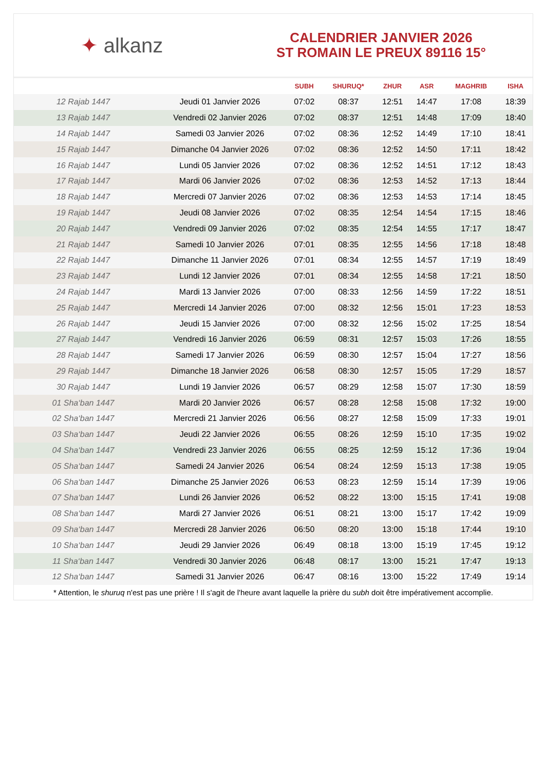✦ alkanz
CALENDRIER JANVIER 2026
ST ROMAIN LE PREUX 89116 15°
| | | SUBH | SHURUQ* | ZHUR | ASR | MAGHRIB | ISHA |
| --- | --- | --- | --- | --- | --- | --- | --- |
| 12 Rajab 1447 | Jeudi 01 Janvier 2026 | 07:02 | 08:37 | 12:51 | 14:47 | 17:08 | 18:39 |
| 13 Rajab 1447 | Vendredi 02 Janvier 2026 | 07:02 | 08:37 | 12:51 | 14:48 | 17:09 | 18:40 |
| 14 Rajab 1447 | Samedi 03 Janvier 2026 | 07:02 | 08:36 | 12:52 | 14:49 | 17:10 | 18:41 |
| 15 Rajab 1447 | Dimanche 04 Janvier 2026 | 07:02 | 08:36 | 12:52 | 14:50 | 17:11 | 18:42 |
| 16 Rajab 1447 | Lundi 05 Janvier 2026 | 07:02 | 08:36 | 12:52 | 14:51 | 17:12 | 18:43 |
| 17 Rajab 1447 | Mardi 06 Janvier 2026 | 07:02 | 08:36 | 12:53 | 14:52 | 17:13 | 18:44 |
| 18 Rajab 1447 | Mercredi 07 Janvier 2026 | 07:02 | 08:36 | 12:53 | 14:53 | 17:14 | 18:45 |
| 19 Rajab 1447 | Jeudi 08 Janvier 2026 | 07:02 | 08:35 | 12:54 | 14:54 | 17:15 | 18:46 |
| 20 Rajab 1447 | Vendredi 09 Janvier 2026 | 07:02 | 08:35 | 12:54 | 14:55 | 17:17 | 18:47 |
| 21 Rajab 1447 | Samedi 10 Janvier 2026 | 07:01 | 08:35 | 12:55 | 14:56 | 17:18 | 18:48 |
| 22 Rajab 1447 | Dimanche 11 Janvier 2026 | 07:01 | 08:34 | 12:55 | 14:57 | 17:19 | 18:49 |
| 23 Rajab 1447 | Lundi 12 Janvier 2026 | 07:01 | 08:34 | 12:55 | 14:58 | 17:21 | 18:50 |
| 24 Rajab 1447 | Mardi 13 Janvier 2026 | 07:00 | 08:33 | 12:56 | 14:59 | 17:22 | 18:51 |
| 25 Rajab 1447 | Mercredi 14 Janvier 2026 | 07:00 | 08:32 | 12:56 | 15:01 | 17:23 | 18:53 |
| 26 Rajab 1447 | Jeudi 15 Janvier 2026 | 07:00 | 08:32 | 12:56 | 15:02 | 17:25 | 18:54 |
| 27 Rajab 1447 | Vendredi 16 Janvier 2026 | 06:59 | 08:31 | 12:57 | 15:03 | 17:26 | 18:55 |
| 28 Rajab 1447 | Samedi 17 Janvier 2026 | 06:59 | 08:30 | 12:57 | 15:04 | 17:27 | 18:56 |
| 29 Rajab 1447 | Dimanche 18 Janvier 2026 | 06:58 | 08:30 | 12:57 | 15:05 | 17:29 | 18:57 |
| 30 Rajab 1447 | Lundi 19 Janvier 2026 | 06:57 | 08:29 | 12:58 | 15:07 | 17:30 | 18:59 |
| 01 Sha‘ban 1447 | Mardi 20 Janvier 2026 | 06:57 | 08:28 | 12:58 | 15:08 | 17:32 | 19:00 |
| 02 Sha‘ban 1447 | Mercredi 21 Janvier 2026 | 06:56 | 08:27 | 12:58 | 15:09 | 17:33 | 19:01 |
| 03 Sha‘ban 1447 | Jeudi 22 Janvier 2026 | 06:55 | 08:26 | 12:59 | 15:10 | 17:35 | 19:02 |
| 04 Sha‘ban 1447 | Vendredi 23 Janvier 2026 | 06:55 | 08:25 | 12:59 | 15:12 | 17:36 | 19:04 |
| 05 Sha‘ban 1447 | Samedi 24 Janvier 2026 | 06:54 | 08:24 | 12:59 | 15:13 | 17:38 | 19:05 |
| 06 Sha‘ban 1447 | Dimanche 25 Janvier 2026 | 06:53 | 08:23 | 12:59 | 15:14 | 17:39 | 19:06 |
| 07 Sha‘ban 1447 | Lundi 26 Janvier 2026 | 06:52 | 08:22 | 13:00 | 15:15 | 17:41 | 19:08 |
| 08 Sha‘ban 1447 | Mardi 27 Janvier 2026 | 06:51 | 08:21 | 13:00 | 15:17 | 17:42 | 19:09 |
| 09 Sha‘ban 1447 | Mercredi 28 Janvier 2026 | 06:50 | 08:20 | 13:00 | 15:18 | 17:44 | 19:10 |
| 10 Sha‘ban 1447 | Jeudi 29 Janvier 2026 | 06:49 | 08:18 | 13:00 | 15:19 | 17:45 | 19:12 |
| 11 Sha‘ban 1447 | Vendredi 30 Janvier 2026 | 06:48 | 08:17 | 13:00 | 15:21 | 17:47 | 19:13 |
| 12 Sha‘ban 1447 | Samedi 31 Janvier 2026 | 06:47 | 08:16 | 13:00 | 15:22 | 17:49 | 19:14 |
* Attention, le shuruq n'est pas une prière ! Il s'agit de l'heure avant laquelle la prière du subh doit être impérativement accomplie.